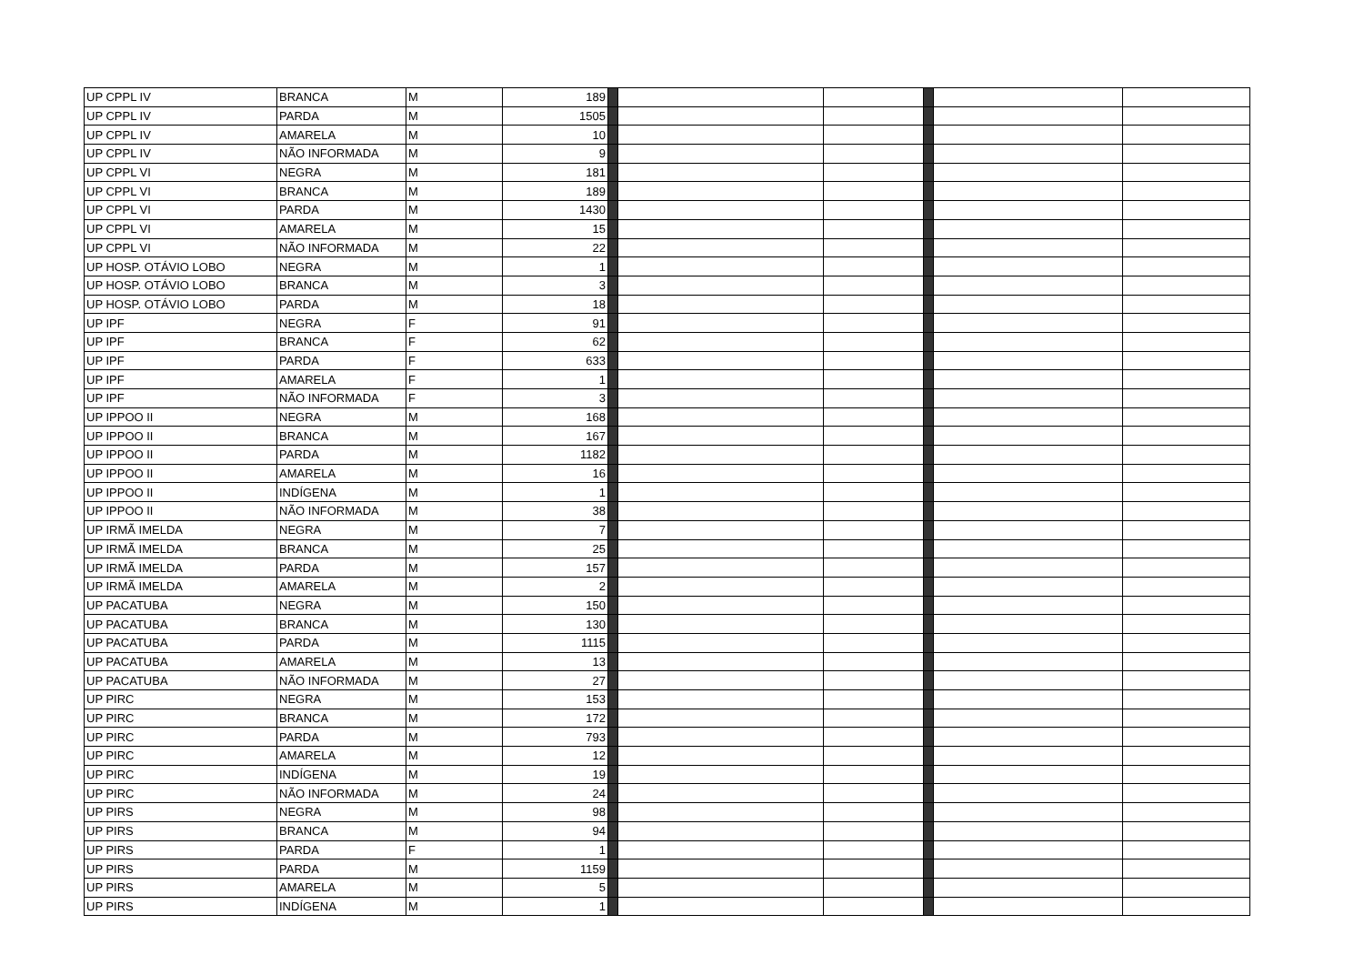| UP CPPL IV | BRANCA | M | 189 | | | | | | |
| UP CPPL IV | PARDA | M | 1505 | | | | | | |
| UP CPPL IV | AMARELA | M | 10 | | | | | | |
| UP CPPL IV | NÃO INFORMADA | M | 9 | | | | | | |
| UP CPPL VI | NEGRA | M | 181 | | | | | | |
| UP CPPL VI | BRANCA | M | 189 | | | | | | |
| UP CPPL VI | PARDA | M | 1430 | | | | | | |
| UP CPPL VI | AMARELA | M | 15 | | | | | | |
| UP CPPL VI | NÃO INFORMADA | M | 22 | | | | | | |
| UP HOSP. OTÁVIO LOBO | NEGRA | M | 1 | | | | | | |
| UP HOSP. OTÁVIO LOBO | BRANCA | M | 3 | | | | | | |
| UP HOSP. OTÁVIO LOBO | PARDA | M | 18 | | | | | | |
| UP IPF | NEGRA | F | 91 | | | | | | |
| UP IPF | BRANCA | F | 62 | | | | | | |
| UP IPF | PARDA | F | 633 | | | | | | |
| UP IPF | AMARELA | F | 1 | | | | | | |
| UP IPF | NÃO INFORMADA | F | 3 | | | | | | |
| UP IPPOO II | NEGRA | M | 168 | | | | | | |
| UP IPPOO II | BRANCA | M | 167 | | | | | | |
| UP IPPOO II | PARDA | M | 1182 | | | | | | |
| UP IPPOO II | AMARELA | M | 16 | | | | | | |
| UP IPPOO II | INDÍGENA | M | 1 | | | | | | |
| UP IPPOO II | NÃO INFORMADA | M | 38 | | | | | | |
| UP IRMÃ IMELDA | NEGRA | M | 7 | | | | | | |
| UP IRMÃ IMELDA | BRANCA | M | 25 | | | | | | |
| UP IRMÃ IMELDA | PARDA | M | 157 | | | | | | |
| UP IRMÃ IMELDA | AMARELA | M | 2 | | | | | | |
| UP PACATUBA | NEGRA | M | 150 | | | | | | |
| UP PACATUBA | BRANCA | M | 130 | | | | | | |
| UP PACATUBA | PARDA | M | 1115 | | | | | | |
| UP PACATUBA | AMARELA | M | 13 | | | | | | |
| UP PACATUBA | NÃO INFORMADA | M | 27 | | | | | | |
| UP PIRC | NEGRA | M | 153 | | | | | | |
| UP PIRC | BRANCA | M | 172 | | | | | | |
| UP PIRC | PARDA | M | 793 | | | | | | |
| UP PIRC | AMARELA | M | 12 | | | | | | |
| UP PIRC | INDÍGENA | M | 19 | | | | | | |
| UP PIRC | NÃO INFORMADA | M | 24 | | | | | | |
| UP PIRS | NEGRA | M | 98 | | | | | | |
| UP PIRS | BRANCA | M | 94 | | | | | | |
| UP PIRS | PARDA | F | 1 | | | | | | |
| UP PIRS | PARDA | M | 1159 | | | | | | |
| UP PIRS | AMARELA | M | 5 | | | | | | |
| UP PIRS | INDÍGENA | M | 1 | | | | | | |